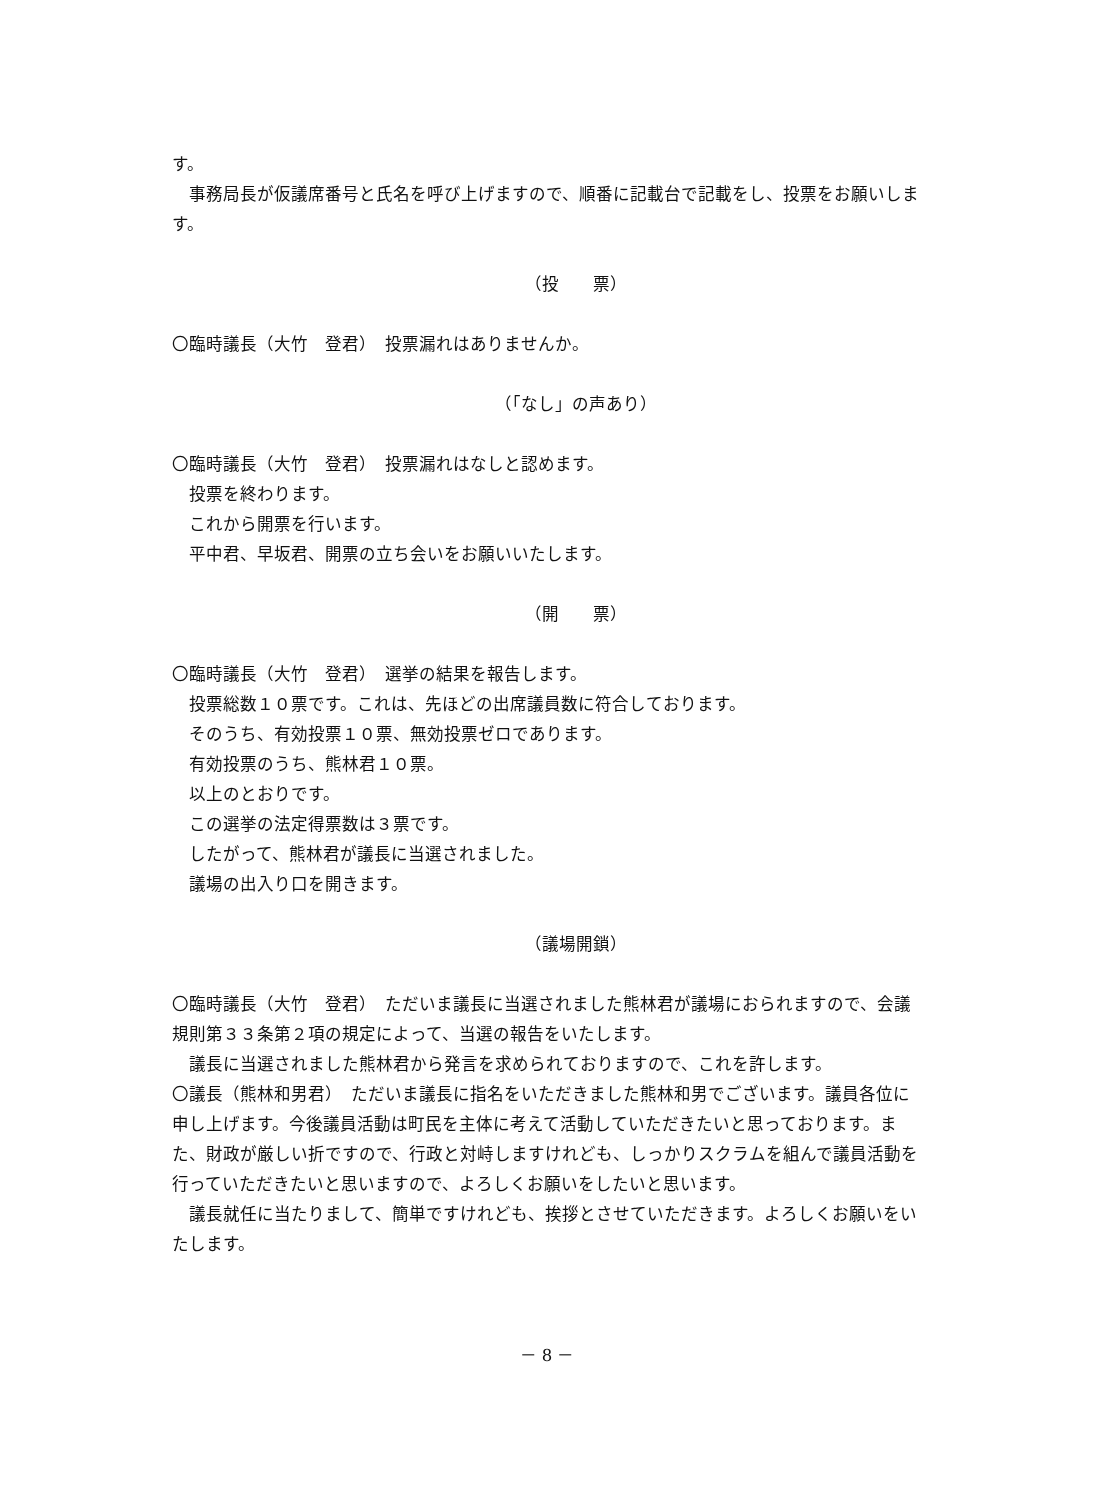す。
事務局長が仮議席番号と氏名を呼び上げますので、順番に記載台で記載をし、投票をお願いします。
（投　　票）
〇臨時議長（大竹　登君）　投票漏れはありませんか。
（「なし」の声あり）
〇臨時議長（大竹　登君）　投票漏れはなしと認めます。
投票を終わります。
これから開票を行います。
平中君、早坂君、開票の立ち会いをお願いいたします。
（開　　票）
〇臨時議長（大竹　登君）　選挙の結果を報告します。
投票総数１０票です。これは、先ほどの出席議員数に符合しております。
そのうち、有効投票１０票、無効投票ゼロであります。
有効投票のうち、熊林君１０票。
以上のとおりです。
この選挙の法定得票数は３票です。
したがって、熊林君が議長に当選されました。
議場の出入り口を開きます。
（議場開鎖）
〇臨時議長（大竹　登君）　ただいま議長に当選されました熊林君が議場におられますので、会議規則第３３条第２項の規定によって、当選の報告をいたします。
議長に当選されました熊林君から発言を求められておりますので、これを許します。
〇議長（熊林和男君）　ただいま議長に指名をいただきました熊林和男でございます。議員各位に申し上げます。今後議員活動は町民を主体に考えて活動していただきたいと思っております。また、財政が厳しい折ですので、行政と対峙しますけれども、しっかりスクラムを組んで議員活動を行っていただきたいと思いますので、よろしくお願いをしたいと思います。
議長就任に当たりまして、簡単ですけれども、挨拶とさせていただきます。よろしくお願いをいたします。
－ 8 －